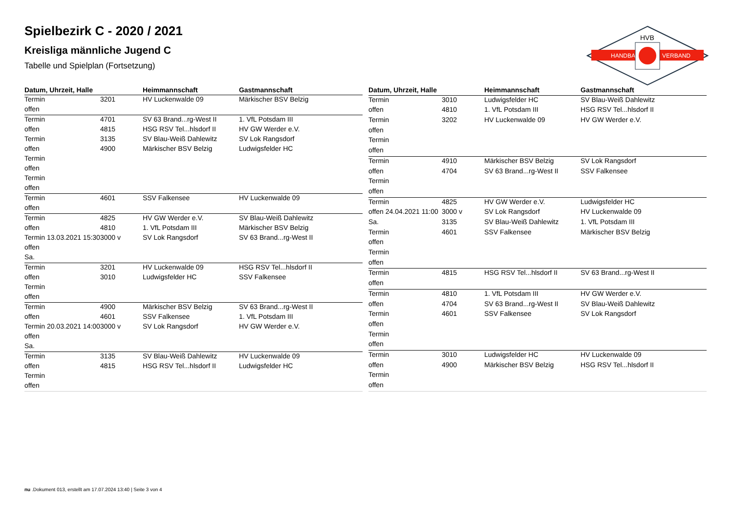HANDBALL
VERBAND
HVB
Spielbezirk C - 2020 / 2021
Kreisliga männliche Jugend C
Tabelle und Spielplan (Fortsetzung)
| Datum, Uhrzeit, Halle | | Heimmannschaft | Gastmannschaft |
| --- | --- | --- | --- |
| Termin | 3201 | HV Luckenwalde 09 | Märkischer BSV Belzig |
| offen | | | |
| Termin | 4701 | SV 63 Brand...rg-West II | 1. VfL Potsdam III |
| offen | 4815 | HSG RSV Tel...hlsdorf II | HV GW Werder e.V. |
| Termin | 3135 | SV Blau-Weiß Dahlewitz | SV Lok Rangsdorf |
| offen | 4900 | Märkischer BSV Belzig | Ludwigsfelder HC |
| Termin | | | |
| offen | | | |
| Termin | | | |
| offen | | | |
| Termin | 4601 | SSV Falkensee | HV Luckenwalde 09 |
| offen | | | |
| Termin | 4825 | HV GW Werder e.V. | SV Blau-Weiß Dahlewitz |
| offen | 4810 | 1. VfL Potsdam III | Märkischer BSV Belzig |
| Termin 13.03.2021 15:30 | 3000 v | SV Lok Rangsdorf | SV 63 Brand...rg-West II |
| offen | | | |
| Sa. | | | |
| Termin | 3201 | HV Luckenwalde 09 | HSG RSV Tel...hlsdorf II |
| offen | 3010 | Ludwigsfelder HC | SSV Falkensee |
| Termin | | | |
| offen | | | |
| Termin | 4900 | Märkischer BSV Belzig | SV 63 Brand...rg-West II |
| offen | 4601 | SSV Falkensee | 1. VfL Potsdam III |
| Termin 20.03.2021 14:00 | 3000 v | SV Lok Rangsdorf | HV GW Werder e.V. |
| offen | | | |
| Sa. | | | |
| Termin | 3135 | SV Blau-Weiß Dahlewitz | HV Luckenwalde 09 |
| offen | 4815 | HSG RSV Tel...hlsdorf II | Ludwigsfelder HC |
| Termin | | | |
| offen | | | |
| Datum, Uhrzeit, Halle | | Heimmannschaft | Gastmannschaft |
| --- | --- | --- | --- |
| Termin | 3010 | Ludwigsfelder HC | SV Blau-Weiß Dahlewitz |
| offen | 4810 | 1. VfL Potsdam III | HSG RSV Tel...hlsdorf II |
| Termin | 3202 | HV Luckenwalde 09 | HV GW Werder e.V. |
| offen | | | |
| Termin | | | |
| offen | | | |
| Termin | 4910 | Märkischer BSV Belzig | SV Lok Rangsdorf |
| offen | 4704 | SV 63 Brand...rg-West II | SSV Falkensee |
| Termin | | | |
| offen | | | |
| Termin | 4825 | HV GW Werder e.V. | Ludwigsfelder HC |
| offen 24.04.2021 11:00 | 3000 v | SV Lok Rangsdorf | HV Luckenwalde 09 |
| Sa. | 3135 | SV Blau-Weiß Dahlewitz | 1. VfL Potsdam III |
| Termin | 4601 | SSV Falkensee | Märkischer BSV Belzig |
| offen | | | |
| Termin | | | |
| offen | | | |
| Termin | 4815 | HSG RSV Tel...hlsdorf II | SV 63 Brand...rg-West II |
| offen | | | |
| Termin | 4810 | 1. VfL Potsdam III | HV GW Werder e.V. |
| offen | 4704 | SV 63 Brand...rg-West II | SV Blau-Weiß Dahlewitz |
| Termin | 4601 | SSV Falkensee | SV Lok Rangsdorf |
| offen | | | |
| Termin | | | |
| offen | | | |
| Termin | 3010 | Ludwigsfelder HC | HV Luckenwalde 09 |
| offen | 4900 | Märkischer BSV Belzig | HSG RSV Tel...hlsdorf II |
| Termin | | | |
| offen | | | |
nu .Dokument 013, erstellt am 17.07.2024 13:40 | Seite 3 von 4